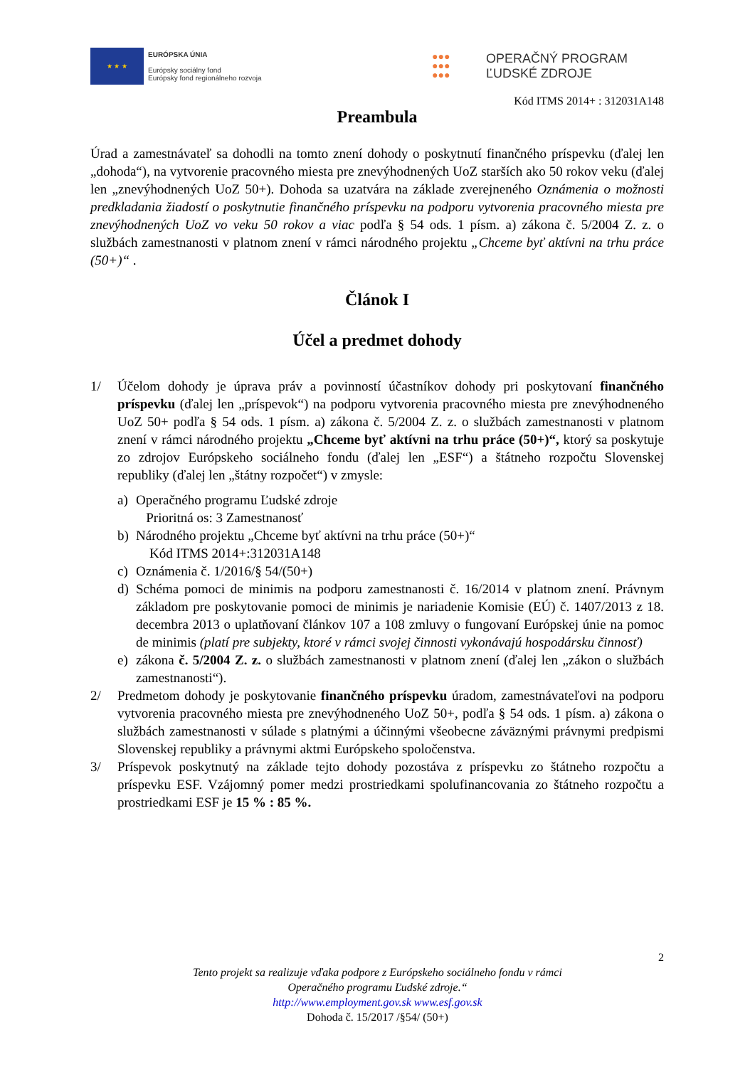★ ★ ★
EURÓPSKA ÚNIA
Európsky sociálny fond
Európsky fond regionálneho rozvoja
●●●
●●●
●●●
OPERAČNÝ PROGRAM
ĽUDSKÉ ZDROJE
Kód ITMS 2014+ : 312031A148
Preambula
Úrad a zamestnávateľ sa dohodli na tomto znení dohody o poskytnutí finančného príspevku (ďalej len „dohoda“), na vytvorenie pracovného miesta pre znevýhodnených UoZ starších ako 50 rokov veku (ďalej len „znevýhodnených UoZ 50+). Dohoda sa uzatvára na základe zverejneného Oznámenia o možnosti predkladania žiadostí o poskytnutie finančného príspevku na podporu vytvorenia pracovného miesta pre znevýhodnených UoZ vo veku 50 rokov a viac podľa § 54 ods. 1 písm. a) zákona č. 5/2004 Z. z. o službách zamestnanosti v platnom znení v rámci národného projektu „Chceme byť aktívni na trhu práce (50+)“ .
Článok I
Účel a predmet dohody
1/
Účelom dohody je úprava práv a povinností účastníkov dohody pri poskytovaní finančného príspevku (ďalej len „príspevok“) na podporu vytvorenia pracovného miesta pre znevýhodneného UoZ 50+ podľa § 54 ods. 1 písm. a) zákona č. 5/2004 Z. z. o službách zamestnanosti v platnom znení v rámci národného projektu „Chceme byť aktívni na trhu práce (50+)“, ktorý sa poskytuje zo zdrojov Európskeho sociálneho fondu (ďalej len „ESF“) a štátneho rozpočtu Slovenskej republiky (ďalej len „štátny rozpočet“) v zmysle:
a)
Operačného programu Ľudské zdroje
Prioritná os: 3 Zamestnanosť
b)
Národného projektu „Chceme byť aktívni na trhu práce (50+)“
Kód ITMS 2014+:312031A148
c)
Oznámenia č. 1/2016/§ 54/(50+)
d)
Schéma pomoci de minimis na podporu zamestnanosti č. 16/2014 v platnom znení. Právnym základom pre poskytovanie pomoci de minimis je nariadenie Komisie (EÚ) č. 1407/2013 z 18. decembra 2013 o uplatňovaní článkov 107 a 108 zmluvy o fungovaní Európskej únie na pomoc de minimis (platí pre subjekty, ktoré v rámci svojej činnosti vykonávajú hospodársku činnosť)
e)
zákona č. 5/2004 Z. z. o službách zamestnanosti v platnom znení (ďalej len „zákon o službách zamestnanosti“).
2/
Predmetom dohody je poskytovanie finančného príspevku úradom, zamestnávateľovi na podporu vytvorenia pracovného miesta pre znevýhodneného UoZ 50+, podľa § 54 ods. 1 písm. a) zákona o službách zamestnanosti v súlade s platnými a účinnými všeobecne záväznými právnymi predpismi Slovenskej republiky a právnymi aktmi Európskeho spoločenstva.
3/
Príspevok poskytnutý na základe tejto dohody pozostáva z príspevku zo štátneho rozpočtu a príspevku ESF. Vzájomný pomer medzi prostriedkami spolufinancovania zo štátneho rozpočtu a prostriedkami ESF je 15 % : 85 %.
2
Tento projekt sa realizuje vďaka podpore z Európskeho sociálneho fondu v rámci
Operačného programu Ľudské zdroje.“
http://www.employment.gov.sk www.esf.gov.sk
Dohoda č. 15/2017 /§54/ (50+)